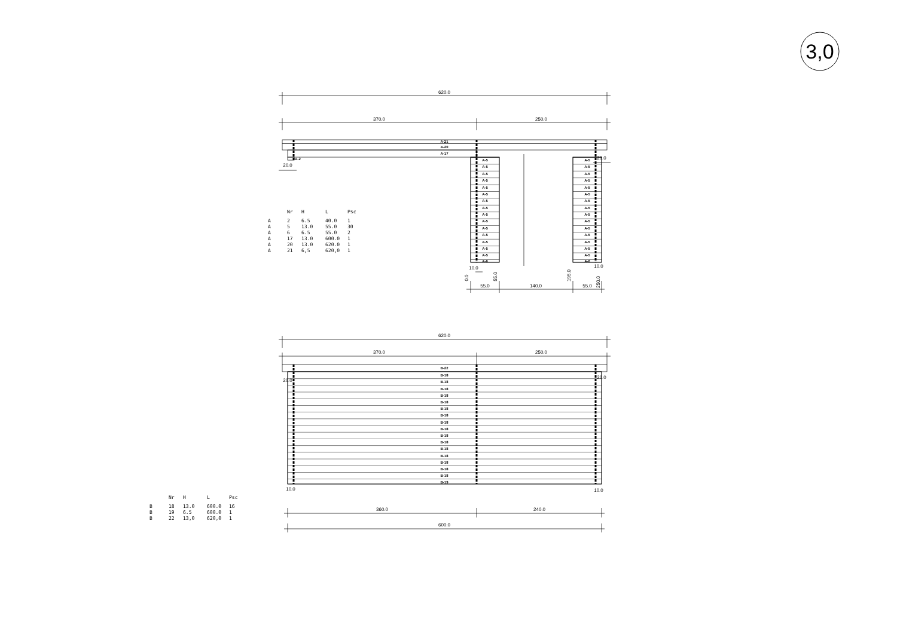3,0
620.0
370.0
250.0
A-21
A-20
A-17
A-2
A-5
A-5
A-5
A-5
A-5
A-5
A-5
A-5
A-5
A-5
A-5
A-5
A-5
A-5
A-5
A-6
A-5
A-5
A-5
A-5
A-5
A-5
A-5
A-5
A-5
A-5
A-5
A-5
A-5
A-5
A-5
A-6
20.0
20.0
10.0
10.0
55.0
140.0
55.0
0.0
55.0
195.0
250.0
620.0
370.0
250.0
B-22
B-18
B-18
B-18
B-18
B-18
B-18
B-18
B-18
B-18
B-18
B-18
B-18
B-18
B-18
B-18
B-18
B-19
20.0
20.0
10.0
10.0
360.0
240.0
600.0
| | Nr | H | L | Psc |
| --- | --- | --- | --- | --- |
| A | 2 | 6.5 | 40.0 | 1 |
| A | 5 | 13.0 | 55.0 | 30 |
| A | 6 | 6.5 | 55.0 | 2 |
| A | 17 | 13.0 | 600.0 | 1 |
| A | 20 | 13.0 | 620.0 | 1 |
| A | 21 | 6,5 | 620,0 | 1 |
| | Nr | H | L | Psc |
| --- | --- | --- | --- | --- |
| B | 18 | 13.0 | 600.0 | 16 |
| B | 19 | 6.5 | 600.0 | 1 |
| B | 22 | 13,0 | 620,0 | 1 |